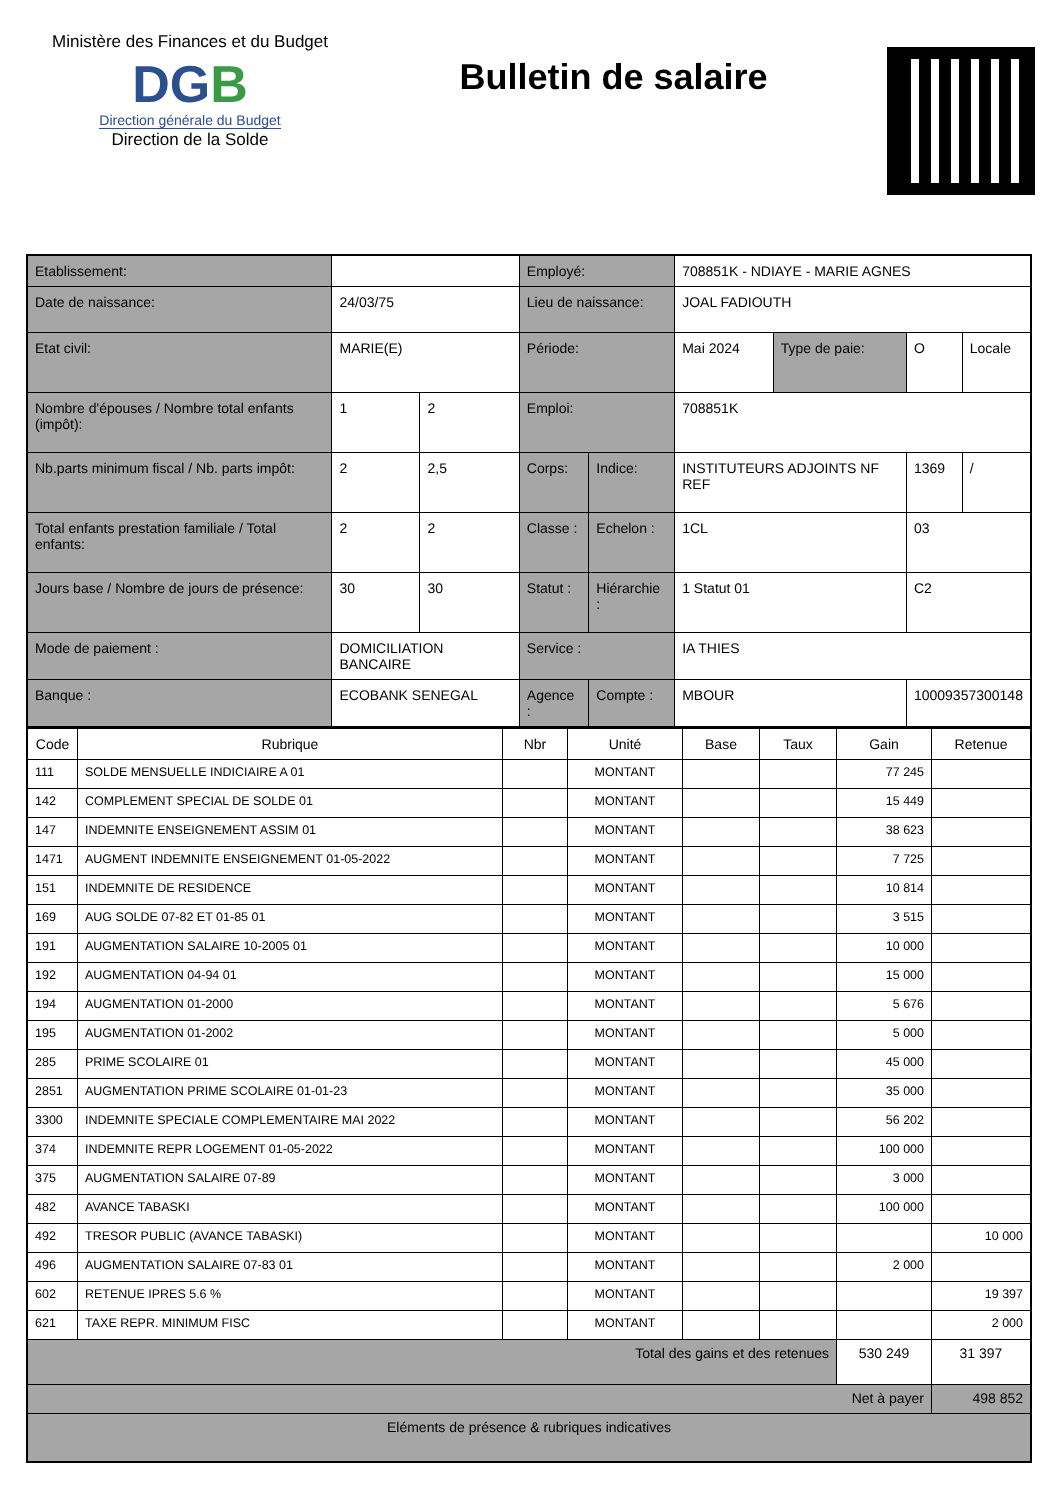Ministère des Finances et du Budget
DGB
Direction générale du Budget
Direction de la Solde
Bulletin de salaire
| Etablissement: | | | Employé: | | 708851K - NDIAYE - MARIE AGNES | | | |
| Date de naissance: | 24/03/75 | | Lieu de naissance: | | JOAL FADIOUTH | | | |
| Etat civil: | MARIE(E) | | Période: | | Mai 2024 | Type de paie: | O | Locale |
| Nombre d'épouses / Nombre total enfants (impôt): | 1 | 2 | Emploi: | | 708851K | | | |
| Nb.parts minimum fiscal / Nb. parts impôt: | 2 | 2,5 | Corps: | Indice: | INSTITUTEURS ADJOINTS NF REF | | 1369 | / |
| Total enfants prestation familiale / Total enfants: | 2 | 2 | Classe : | Echelon : | 1CL | | 03 | |
| Jours base / Nombre de jours de présence: | 30 | 30 | Statut : | Hiérarchie : | 1 Statut 01 | | C2 | |
| Mode de paiement : | DOMICILIATION BANCAIRE | | Service : | | IA THIES | | | |
| Banque : | ECOBANK SENEGAL | | Agence : | Compte : | MBOUR | | 10009357300148 | |
| Code | Rubrique | Nbr | Unité | Base | Taux | Gain | Retenue |
| --- | --- | --- | --- | --- | --- | --- | --- |
| 111 | SOLDE MENSUELLE INDICIAIRE A 01 | | MONTANT | | | 77 245 | |
| 142 | COMPLEMENT SPECIAL DE SOLDE 01 | | MONTANT | | | 15 449 | |
| 147 | INDEMNITE ENSEIGNEMENT ASSIM 01 | | MONTANT | | | 38 623 | |
| 1471 | AUGMENT INDEMNITE ENSEIGNEMENT 01-05-2022 | | MONTANT | | | 7 725 | |
| 151 | INDEMNITE DE RESIDENCE | | MONTANT | | | 10 814 | |
| 169 | AUG SOLDE 07-82 ET 01-85 01 | | MONTANT | | | 3 515 | |
| 191 | AUGMENTATION SALAIRE 10-2005 01 | | MONTANT | | | 10 000 | |
| 192 | AUGMENTATION 04-94 01 | | MONTANT | | | 15 000 | |
| 194 | AUGMENTATION 01-2000 | | MONTANT | | | 5 676 | |
| 195 | AUGMENTATION 01-2002 | | MONTANT | | | 5 000 | |
| 285 | PRIME SCOLAIRE 01 | | MONTANT | | | 45 000 | |
| 2851 | AUGMENTATION PRIME SCOLAIRE 01-01-23 | | MONTANT | | | 35 000 | |
| 3300 | INDEMNITE SPECIALE COMPLEMENTAIRE MAI 2022 | | MONTANT | | | 56 202 | |
| 374 | INDEMNITE REPR LOGEMENT 01-05-2022 | | MONTANT | | | 100 000 | |
| 375 | AUGMENTATION SALAIRE 07-89 | | MONTANT | | | 3 000 | |
| 482 | AVANCE TABASKI | | MONTANT | | | 100 000 | |
| 492 | TRESOR PUBLIC (AVANCE TABASKI) | | MONTANT | | | | 10 000 |
| 496 | AUGMENTATION SALAIRE 07-83 01 | | MONTANT | | | 2 000 | |
| 602 | RETENUE IPRES 5.6 % | | MONTANT | | | | 19 397 |
| 621 | TAXE REPR. MINIMUM FISC | | MONTANT | | | | 2 000 |
| Total des gains et des retenues | | | | | | 530 249 | 31 397 |
| Net à payer | | | | | | | 498 852 |
| Eléments de présence & rubriques indicatives | | | | | | | |